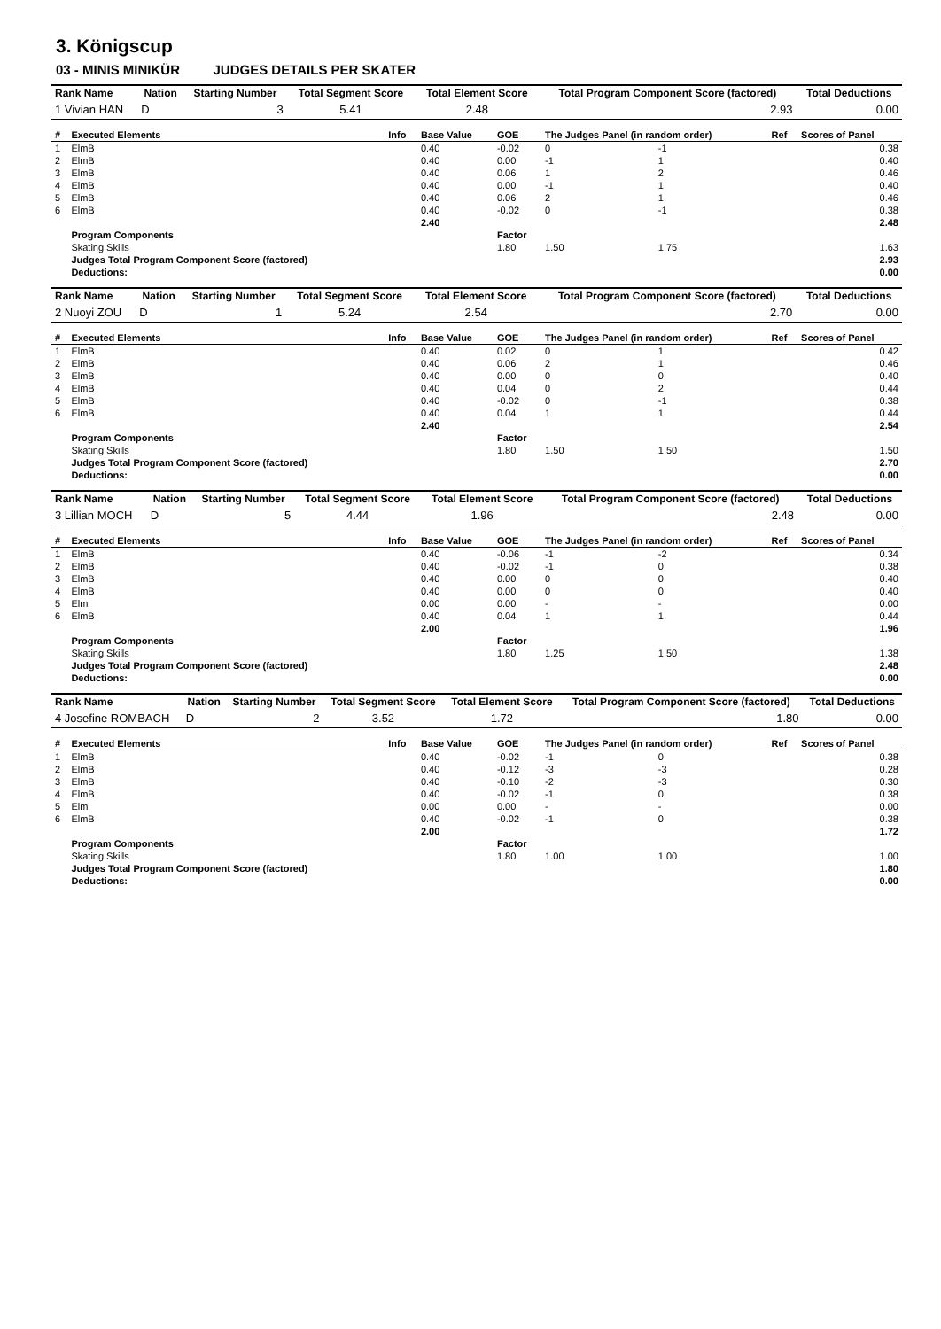3. Königscup
03 - MINIS MINIKÜR JUDGES DETAILS PER SKATER
| Rank Name | Nation | Starting Number | Total Segment Score | Total Element Score | Total Program Component Score (factored) | Total Deductions |
| --- | --- | --- | --- | --- | --- | --- |
| 1 Vivian HAN | D | 3 | 5.41 | 2.48 | 2.93 | 0.00 |
| # | Executed Elements | Info | Base Value | GOE | The Judges Panel (in random order) | | Ref | Scores of Panel |
| --- | --- | --- | --- | --- | --- | --- | --- | --- |
| 1 | ElmB | | 0.40 | -0.02 | 0 | -1 | | 0.38 |
| 2 | ElmB | | 0.40 | 0.00 | -1 | 1 | | 0.40 |
| 3 | ElmB | | 0.40 | 0.06 | 1 | 2 | | 0.46 |
| 4 | ElmB | | 0.40 | 0.00 | -1 | 1 | | 0.40 |
| 5 | ElmB | | 0.40 | 0.06 | 2 | 1 | | 0.46 |
| 6 | ElmB | | 0.40 | -0.02 | 0 | -1 | | 0.38 |
| | | | 2.40 | | | | | 2.48 |
| | Program Components | | | Factor | | | | |
| | Skating Skills | | | 1.80 | 1.50 | 1.75 | | 1.63 |
| | Judges Total Program Component Score (factored) | | | | | | | 2.93 |
| | Deductions: | | | | | | | 0.00 |
| Rank Name | Nation | Starting Number | Total Segment Score | Total Element Score | Total Program Component Score (factored) | Total Deductions |
| --- | --- | --- | --- | --- | --- | --- |
| 2 Nuoyi ZOU | D | 1 | 5.24 | 2.54 | 2.70 | 0.00 |
| # | Executed Elements | Info | Base Value | GOE | The Judges Panel (in random order) | | Ref | Scores of Panel |
| --- | --- | --- | --- | --- | --- | --- | --- | --- |
| 1 | ElmB | | 0.40 | 0.02 | 0 | 1 | | 0.42 |
| 2 | ElmB | | 0.40 | 0.06 | 2 | 1 | | 0.46 |
| 3 | ElmB | | 0.40 | 0.00 | 0 | 0 | | 0.40 |
| 4 | ElmB | | 0.40 | 0.04 | 0 | 2 | | 0.44 |
| 5 | ElmB | | 0.40 | -0.02 | 0 | -1 | | 0.38 |
| 6 | ElmB | | 0.40 | 0.04 | 1 | 1 | | 0.44 |
| | | | 2.40 | | | | | 2.54 |
| | Program Components | | | Factor | | | | |
| | Skating Skills | | | 1.80 | 1.50 | 1.50 | | 1.50 |
| | Judges Total Program Component Score (factored) | | | | | | | 2.70 |
| | Deductions: | | | | | | | 0.00 |
| Rank Name | Nation | Starting Number | Total Segment Score | Total Element Score | Total Program Component Score (factored) | Total Deductions |
| --- | --- | --- | --- | --- | --- | --- |
| 3 Lillian MOCH | D | 5 | 4.44 | 1.96 | 2.48 | 0.00 |
| # | Executed Elements | Info | Base Value | GOE | The Judges Panel (in random order) | | Ref | Scores of Panel |
| --- | --- | --- | --- | --- | --- | --- | --- | --- |
| 1 | ElmB | | 0.40 | -0.06 | -1 | -2 | | 0.34 |
| 2 | ElmB | | 0.40 | -0.02 | -1 | 0 | | 0.38 |
| 3 | ElmB | | 0.40 | 0.00 | 0 | 0 | | 0.40 |
| 4 | ElmB | | 0.40 | 0.00 | 0 | 0 | | 0.40 |
| 5 | Elm | | 0.00 | 0.00 | - | - | | 0.00 |
| 6 | ElmB | | 0.40 | 0.04 | 1 | 1 | | 0.44 |
| | | | 2.00 | | | | | 1.96 |
| | Program Components | | | Factor | | | | |
| | Skating Skills | | | 1.80 | 1.25 | 1.50 | | 1.38 |
| | Judges Total Program Component Score (factored) | | | | | | | 2.48 |
| | Deductions: | | | | | | | 0.00 |
| Rank Name | Nation | Starting Number | Total Segment Score | Total Element Score | Total Program Component Score (factored) | Total Deductions |
| --- | --- | --- | --- | --- | --- | --- |
| 4 Josefine ROMBACH | D | 2 | 3.52 | 1.72 | 1.80 | 0.00 |
| # | Executed Elements | Info | Base Value | GOE | The Judges Panel (in random order) | | Ref | Scores of Panel |
| --- | --- | --- | --- | --- | --- | --- | --- | --- |
| 1 | ElmB | | 0.40 | -0.02 | -1 | 0 | | 0.38 |
| 2 | ElmB | | 0.40 | -0.12 | -3 | -3 | | 0.28 |
| 3 | ElmB | | 0.40 | -0.10 | -2 | -3 | | 0.30 |
| 4 | ElmB | | 0.40 | -0.02 | -1 | 0 | | 0.38 |
| 5 | Elm | | 0.00 | 0.00 | - | - | | 0.00 |
| 6 | ElmB | | 0.40 | -0.02 | -1 | 0 | | 0.38 |
| | | | 2.00 | | | | | 1.72 |
| | Program Components | | | Factor | | | | |
| | Skating Skills | | | 1.80 | 1.00 | 1.00 | | 1.00 |
| | Judges Total Program Component Score (factored) | | | | | | | 1.80 |
| | Deductions: | | | | | | | 0.00 |